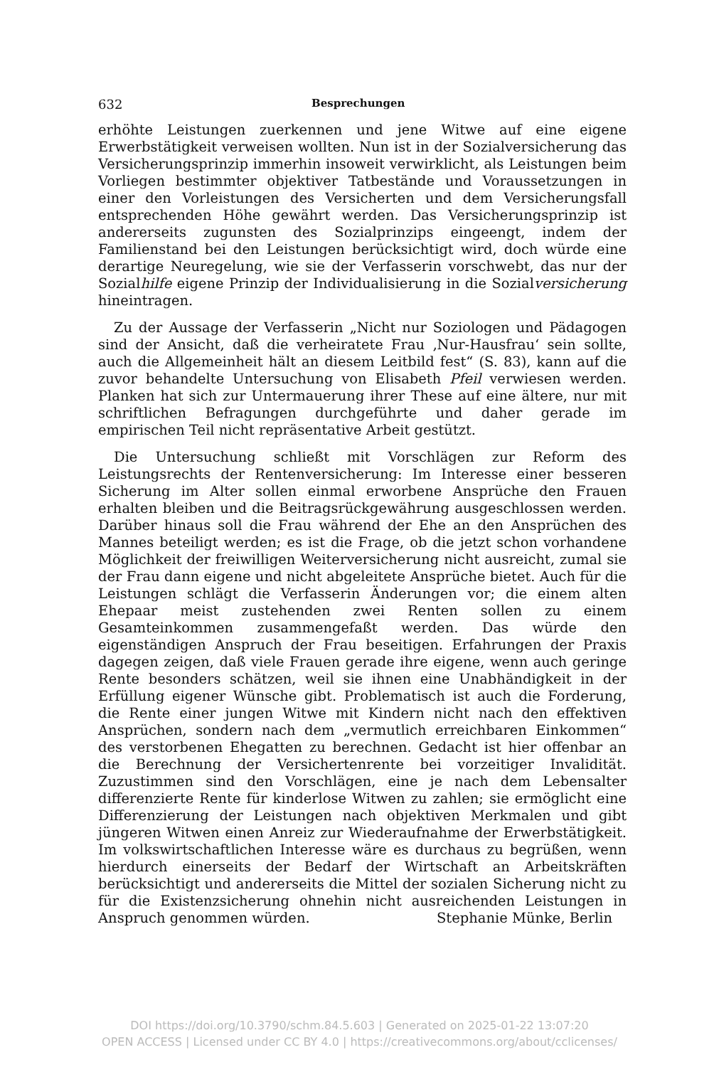632 Besprechungen
erhöhte Leistungen zuerkennen und jene Witwe auf eine eigene Erwerbstätigkeit verweisen wollten. Nun ist in der Sozialversicherung das Versicherungsprinzip immerhin insoweit verwirklicht, als Leistungen beim Vorliegen bestimmter objektiver Tatbestände und Voraussetzungen in einer den Vorleistungen des Versicherten und dem Versicherungsfall entsprechenden Höhe gewährt werden. Das Versicherungsprinzip ist andererseits zugunsten des Sozialprinzips eingeengt, indem der Familienstand bei den Leistungen berücksichtigt wird, doch würde eine derartige Neuregelung, wie sie der Verfasserin vorschwebt, das nur der Sozialhilfe eigene Prinzip der Individualisierung in die Sozialversicherung hineintragen.
Zu der Aussage der Verfasserin „Nicht nur Soziologen und Pädagogen sind der Ansicht, daß die verheiratete Frau ‚Nur-Hausfrau‘ sein sollte, auch die Allgemeinheit hält an diesem Leitbild fest“ (S. 83), kann auf die zuvor behandelte Untersuchung von Elisabeth Pfeil verwiesen werden. Planken hat sich zur Untermauerung ihrer These auf eine ältere, nur mit schriftlichen Befragungen durchgeführte und daher gerade im empirischen Teil nicht repräsentative Arbeit gestützt.
Die Untersuchung schließt mit Vorschlägen zur Reform des Leistungsrechts der Rentenversicherung: Im Interesse einer besseren Sicherung im Alter sollen einmal erworbene Ansprüche den Frauen erhalten bleiben und die Beitragsrückgewährung ausgeschlossen werden. Darüber hinaus soll die Frau während der Ehe an den Ansprüchen des Mannes beteiligt werden; es ist die Frage, ob die jetzt schon vorhandene Möglichkeit der freiwilligen Weiterversicherung nicht ausreicht, zumal sie der Frau dann eigene und nicht abgeleitete Ansprüche bietet. Auch für die Leistungen schlägt die Verfasserin Änderungen vor; die einem alten Ehepaar meist zustehenden zwei Renten sollen zu einem Gesamteinkommen zusammengefaßt werden. Das würde den eigenständigen Anspruch der Frau beseitigen. Erfahrungen der Praxis dagegen zeigen, daß viele Frauen gerade ihre eigene, wenn auch geringe Rente besonders schätzen, weil sie ihnen eine Unabhändigkeit in der Erfüllung eigener Wünsche gibt. Problematisch ist auch die Forderung, die Rente einer jungen Witwe mit Kindern nicht nach den effektiven Ansprüchen, sondern nach dem „vermutlich erreichbaren Einkommen“ des verstorbenen Ehegatten zu berechnen. Gedacht ist hier offenbar an die Berechnung der Versichertenrente bei vorzeitiger Invalidität. Zuzustimmen sind den Vorschlägen, eine je nach dem Lebensalter differenzierte Rente für kinderlose Witwen zu zahlen; sie ermöglicht eine Differenzierung der Leistungen nach objektiven Merkmalen und gibt jüngeren Witwen einen Anreiz zur Wiederaufnahme der Erwerbstätigkeit. Im volkswirtschaftlichen Interesse wäre es durchaus zu begrüßen, wenn hierdurch einerseits der Bedarf der Wirtschaft an Arbeitskräften berücksichtigt und andererseits die Mittel der sozialen Sicherung nicht zu für die Existenzsicherung ohnehin nicht ausreichenden Leistungen in Anspruch genommen würden.
Stephanie Münke, Berlin
DOI https://doi.org/10.3790/schm.84.5.603 | Generated on 2025-01-22 13:07:20
OPEN ACCESS | Licensed under CC BY 4.0 | https://creativecommons.org/about/cclicenses/